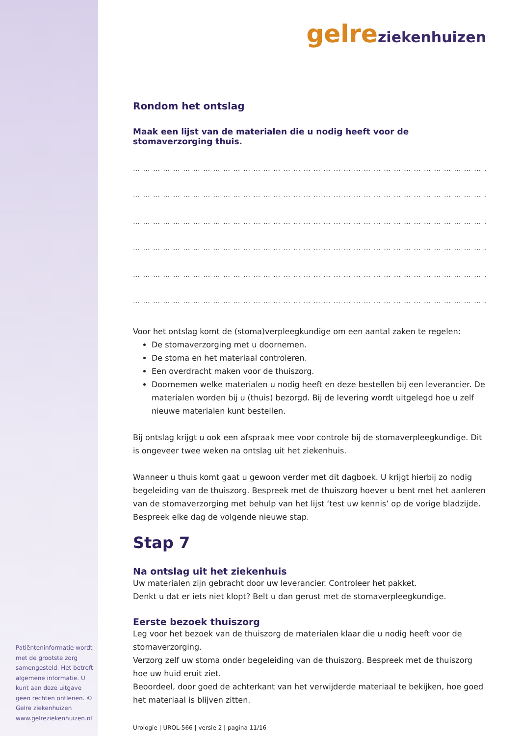Patiënteninformatie wordt met de grootste zorg samengesteld. Het betreft algemene informatie. U kunt aan deze uitgave geen rechten ontlenen. © Gelre ziekenhuizen www.gelreziekenhuizen.nl
gelre ziekenhuizen
Rondom het ontslag
Maak een lijst van de materialen die u nodig heeft voor de stomaverzorging thuis.
… … … … … … … … … … … … … … … … … … … … … … … … … … … … … … … … … … … … …
… … … … … … … … … … … … … … … … … … … … … … … … … … … … … … … … … … … … …
… … … … … … … … … … … … … … … … … … … … … … … … … … … … … … … … … … … … …
… … … … … … … … … … … … … … … … … … … … … … … … … … … … … … … … … … … … …
… … … … … … … … … … … … … … … … … … … … … … … … … … … … … … … … … … … … …
… … … … … … … … … … … … … … … … … … … … … … … … … … … … … … … … … … … … …
Voor het ontslag komt de (stoma)verpleegkundige om een aantal zaken te regelen:
De stomaverzorging met u doornemen.
De stoma en het materiaal controleren.
Een overdracht maken voor de thuiszorg.
Doornemen welke materialen u nodig heeft en deze bestellen bij een leverancier. De materialen worden bij u (thuis) bezorgd. Bij de levering wordt uitgelegd hoe u zelf nieuwe materialen kunt bestellen.
Bij ontslag krijgt u ook een afspraak mee voor controle bij de stomaverpleegkundige. Dit is ongeveer twee weken na ontslag uit het ziekenhuis.
Wanneer u thuis komt gaat u gewoon verder met dit dagboek. U krijgt hierbij zo nodig begeleiding van de thuiszorg. Bespreek met de thuiszorg hoever u bent met het aanleren van de stomaverzorging met behulp van het lijst ‘test uw kennis’ op de vorige bladzijde. Bespreek elke dag de volgende nieuwe stap.
Stap 7
Na ontslag uit het ziekenhuis
Uw materialen zijn gebracht door uw leverancier. Controleer het pakket.
Denkt u dat er iets niet klopt? Belt u dan gerust met de stomaverpleegkundige.
Eerste bezoek thuiszorg
Leg voor het bezoek van de thuiszorg de materialen klaar die u nodig heeft voor de stomaverzorging.
Verzorg zelf uw stoma onder begeleiding van de thuiszorg. Bespreek met de thuiszorg hoe uw huid eruit ziet.
Beoordeel, door goed de achterkant van het verwijderde materiaal te bekijken, hoe goed het materiaal is blijven zitten.
Urologie | UROL-566 | versie 2 | pagina 11/16